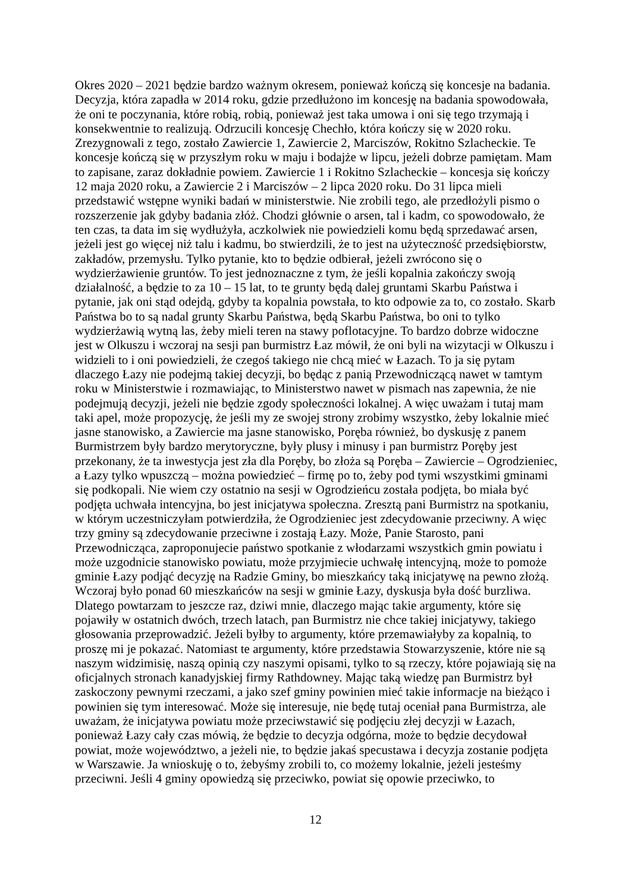Okres 2020 – 2021 będzie bardzo ważnym okresem, ponieważ kończą się koncesje na badania. Decyzja, która zapadła w 2014 roku, gdzie przedłużono im koncesję na badania spowodowała, że oni te poczynania, które robią, robią, ponieważ jest taka umowa i oni się tego trzymają i konsekwentnie to realizują. Odrzucili koncesję Chechło, która kończy się w 2020 roku. Zrezygnowali z tego, zostało Zawiercie 1, Zawiercie 2, Marciszów, Rokitno Szlacheckie. Te koncesje kończą się w przyszłym roku w maju i bodajże w lipcu, jeżeli dobrze pamiętam. Mam to zapisane, zaraz dokładnie powiem. Zawiercie 1 i Rokitno Szlacheckie – koncesja się kończy 12 maja 2020 roku, a Zawiercie 2 i Marciszów – 2 lipca 2020 roku. Do 31 lipca mieli przedstawić wstępne wyniki badań w ministerstwie. Nie zrobili tego, ale przedłożyli pismo o rozszerzenie jak gdyby badania złóż. Chodzi głównie o arsen, tal i kadm, co spowodowało, że ten czas, ta data im się wydłużyła, aczkolwiek nie powiedzieli komu będą sprzedawać arsen, jeżeli jest go więcej niż talu i kadmu, bo stwierdzili, że to jest na użyteczność przedsiębiorstw, zakładów, przemysłu. Tylko pytanie, kto to będzie odbierał, jeżeli zwrócono się o wydzierżawienie gruntów. To jest jednoznaczne z tym, że jeśli kopalnia zakończy swoją działalność, a będzie to za 10 – 15 lat, to te grunty będą dalej gruntami Skarbu Państwa i pytanie, jak oni stąd odejdą, gdyby ta kopalnia powstała, to kto odpowie za to, co zostało. Skarb Państwa bo to są nadal grunty Skarbu Państwa, będą Skarbu Państwa, bo oni to tylko wydzierżawią wytną las, żeby mieli teren na stawy poflotacyjne. To bardzo dobrze widoczne jest w Olkuszu i wczoraj na sesji pan burmistrz Łaz mówił, że oni byli na wizytacji w Olkuszu i widzieli to i oni powiedzieli, że czegoś takiego nie chcą mieć w Łazach. To ja się pytam dlaczego Łazy nie podejmą takiej decyzji, bo będąc z panią Przewodniczącą nawet w tamtym roku w Ministerstwie i rozmawiając, to Ministerstwo nawet w pismach nas zapewnia, że nie podejmują decyzji, jeżeli nie będzie zgody społeczności lokalnej. A więc uważam i tutaj mam taki apel, może propozycję, że jeśli my ze swojej strony zrobimy wszystko, żeby lokalnie mieć jasne stanowisko, a Zawiercie ma jasne stanowisko, Poręba również, bo dyskusję z panem Burmistrzem były bardzo merytoryczne, były plusy i minusy i pan burmistrz Poręby jest przekonany, że ta inwestycja jest zła dla Poręby, bo złoża są Poręba – Zawiercie – Ogrodzieniec, a Łazy tylko wpuszczą – można powiedzieć – firmę po to, żeby pod tymi wszystkimi gminami się podkopali. Nie wiem czy ostatnio na sesji w Ogrodzieńcu została podjęta, bo miała być podjęta uchwała intencyjna, bo jest inicjatywa społeczna. Zresztą pani Burmistrz na spotkaniu, w którym uczestniczyłam potwierdziła, że Ogrodzieniec jest zdecydowanie przeciwny. A więc trzy gminy są zdecydowanie przeciwne i zostają Łazy. Może, Panie Starosto, pani Przewodnicząca, zaproponujecie państwo spotkanie z włodarzami wszystkich gmin powiatu i może uzgodnicie stanowisko powiatu, może przyjmiecie uchwałę intencyjną, może to pomoże gminie Łazy podjąć decyzję na Radzie Gminy, bo mieszkańcy taką inicjatywę na pewno złożą. Wczoraj było ponad 60 mieszkańców na sesji w gminie Łazy, dyskusja była dość burzliwa. Dlatego powtarzam to jeszcze raz, dziwi mnie, dlaczego mając takie argumenty, które się pojawiły w ostatnich dwóch, trzech latach, pan Burmistrz nie chce takiej inicjatywy, takiego głosowania przeprowadzić. Jeżeli byłby to argumenty, które przemawiałyby za kopalnią, to proszę mi je pokazać. Natomiast te argumenty, które przedstawia Stowarzyszenie, które nie są naszym widzimisię, naszą opinią czy naszymi opisami, tylko to są rzeczy, które pojawiają się na oficjalnych stronach kanadyjskiej firmy Rathdowney. Mając taką wiedzę pan Burmistrz był zaskoczony pewnymi rzeczami, a jako szef gminy powinien mieć takie informacje na bieżąco i powinien się tym interesować. Może się interesuje, nie będę tutaj oceniał pana Burmistrza, ale uważam, że inicjatywa powiatu może przeciwstawić się podjęciu złej decyzji w Łazach, ponieważ Łazy cały czas mówią, że będzie to decyzja odgórna, może to będzie decydował powiat, może województwo, a jeżeli nie, to będzie jakaś specustawa i decyzja zostanie podjęta w Warszawie. Ja wnioskuję o to, żebyśmy zrobili to, co możemy lokalnie, jeżeli jesteśmy przeciwni. Jeśli 4 gminy opowiedzą się przeciwko, powiat się opowie przeciwko, to
12